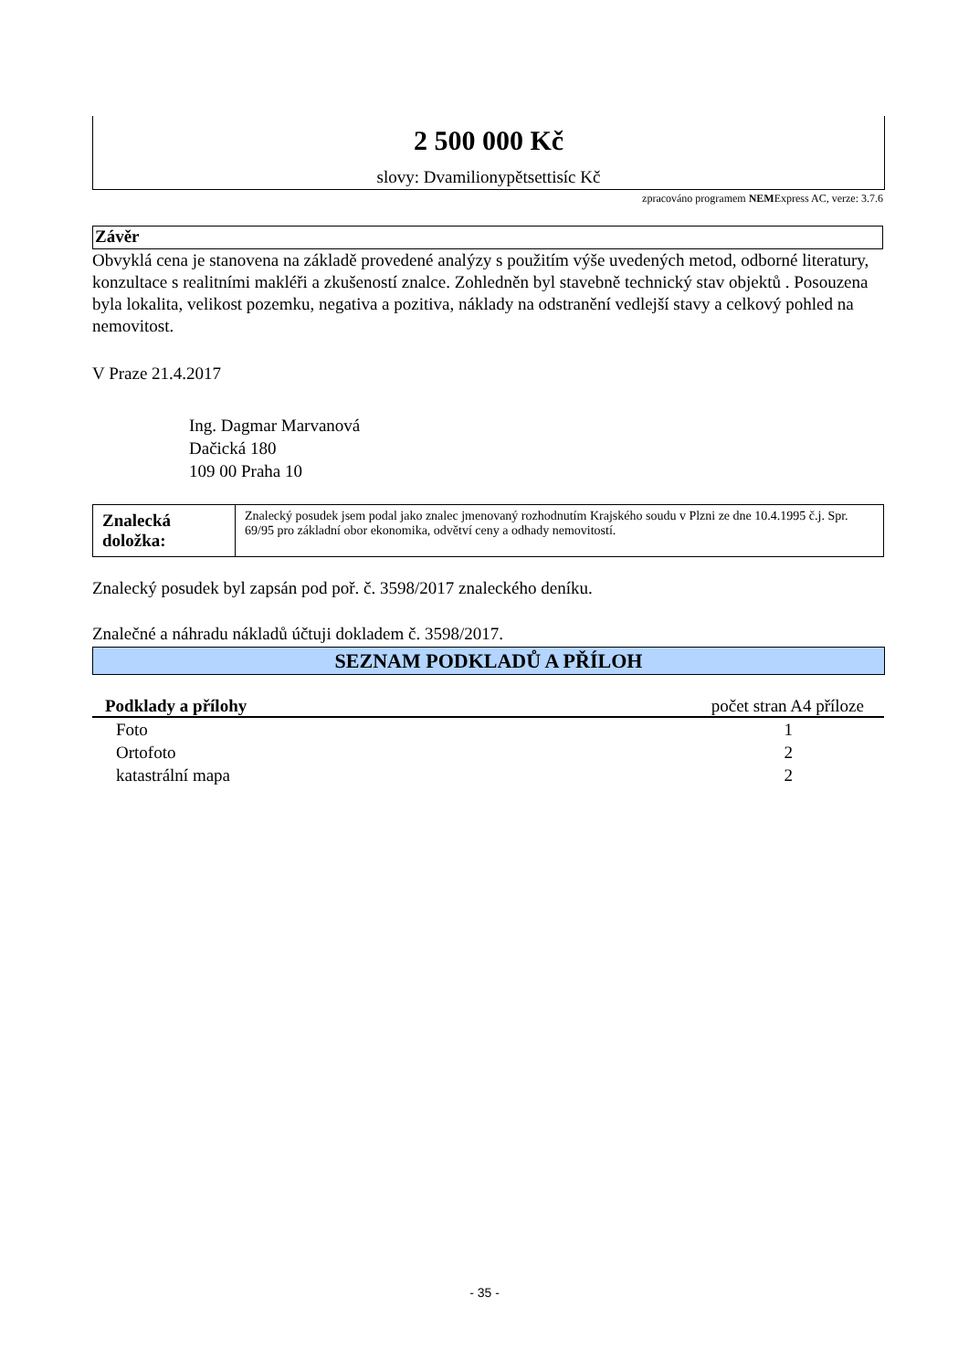2 500 000 Kč
slovy: Dvamilionypětsettisíc Kč
zpracováno programem NEMExpress AC, verze: 3.7.6
Závěr
Obvyklá cena je stanovena na základě provedené analýzy s použitím výše uvedených metod, odborné literatury, konzultace s realitními makléři a zkušeností znalce. Zohledněn byl stavebně technický stav objektů . Posouzena byla lokalita, velikost pozemku, negativa a pozitiva, náklady na odstranění vedlejší stavy a celkový pohled na nemovitost.
V Praze 21.4.2017
Ing. Dagmar Marvanová
Dačická 180
109 00 Praha 10
| Znalecká doložka: | Znalecký posudek jsem podal jako znalec jmenovaný rozhodnutím Krajského soudu v Plzni ze dne 10.4.1995 č.j. Spr. 69/95 pro základní obor ekonomika, odvětví ceny a odhady nemovitostí. |
Znalecký posudek byl zapsán pod poř. č. 3598/2017 znaleckého deníku.
Znalečné a náhradu nákladů účtuji dokladem č. 3598/2017.
SEZNAM PODKLADŮ A PŘÍLOH
| Podklady a přílohy | počet stran A4 příloze |
| --- | --- |
| Foto | 1 |
| Ortofoto | 2 |
| katastrální mapa | 2 |
- 35 -